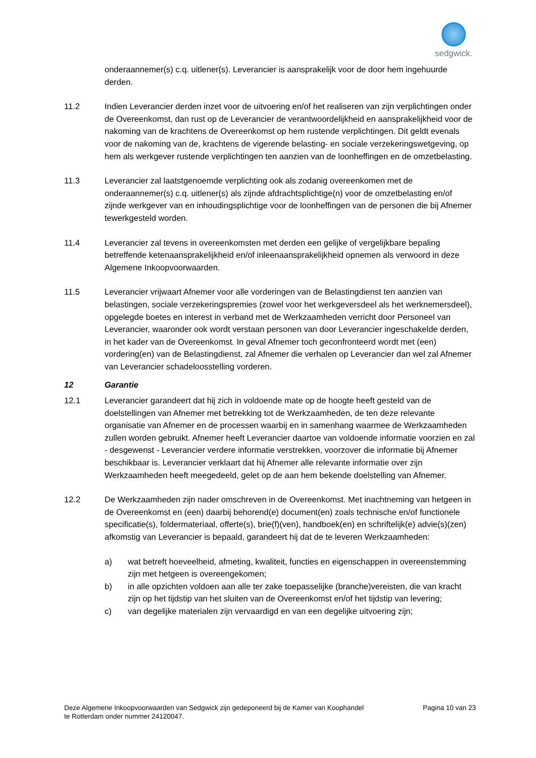sedgwick.
onderaannemer(s) c.q. uitlener(s). Leverancier is aansprakelijk voor de door hem ingehuurde derden.
11.2 Indien Leverancier derden inzet voor de uitvoering en/of het realiseren van zijn verplichtingen onder de Overeenkomst, dan rust op de Leverancier de verantwoordelijkheid en aansprakelijkheid voor de nakoming van de krachtens de Overeenkomst op hem rustende verplichtingen. Dit geldt evenals voor de nakoming van de, krachtens de vigerende belasting- en sociale verzekeringswetgeving, op hem als werkgever rustende verplichtingen ten aanzien van de loonheffingen en de omzetbelasting.
11.3 Leverancier zal laatstgenoemde verplichting ook als zodanig overeenkomen met de onderaannemer(s) c.q. uitlener(s) als zijnde afdrachtsplichtige(n) voor de omzetbelasting en/of zijnde werkgever van en inhoudingsplichtige voor de loonheffingen van de personen die bij Afnemer tewerkgesteld worden.
11.4 Leverancier zal tevens in overeenkomsten met derden een gelijke of vergelijkbare bepaling betreffende ketenaansprakelijkheid en/of inleenaansprakelijkheid opnemen als verwoord in deze Algemene Inkoopvoorwaarden.
11.5 Leverancier vrijwaart Afnemer voor alle vorderingen van de Belastingdienst ten aanzien van belastingen, sociale verzekeringspremies (zowel voor het werkgeversdeel als het werknemersdeel), opgelegde boetes en interest in verband met de Werkzaamheden verricht door Personeel van Leverancier, waaronder ook wordt verstaan personen van door Leverancier ingeschakelde derden, in het kader van de Overeenkomst. In geval Afnemer toch geconfronteerd wordt met (een) vordering(en) van de Belastingdienst, zal Afnemer die verhalen op Leverancier dan wel zal Afnemer van Leverancier schadeloosstelling vorderen.
12 Garantie
12.1 Leverancier garandeert dat hij zich in voldoende mate op de hoogte heeft gesteld van de doelstellingen van Afnemer met betrekking tot de Werkzaamheden, de ten deze relevante organisatie van Afnemer en de processen waarbij en in samenhang waarmee de Werkzaamheden zullen worden gebruikt. Afnemer heeft Leverancier daartoe van voldoende informatie voorzien en zal - desgewenst - Leverancier verdere informatie verstrekken, voorzover die informatie bij Afnemer beschikbaar is. Leverancier verklaart dat hij Afnemer alle relevante informatie over zijn Werkzaamheden heeft meegedeeld, gelet op de aan hem bekende doelstelling van Afnemer.
12.2 De Werkzaamheden zijn nader omschreven in de Overeenkomst. Met inachtneming van hetgeen in de Overeenkomst en (een) daarbij behorend(e) document(en) zoals technische en/of functionele specificatie(s), foldermateriaal, offerte(s), brie(f)(ven), handboek(en) en schriftelijk(e) advie(s)(zen) afkomstig van Leverancier is bepaald, garandeert hij dat de te leveren Werkzaamheden:
a) wat betreft hoeveelheid, afmeting, kwaliteit, functies en eigenschappen in overeenstemming zijn met hetgeen is overeengekomen;
b) in alle opzichten voldoen aan alle ter zake toepasselijke (branche)vereisten, die van kracht zijn op het tijdstip van het sluiten van de Overeenkomst en/of het tijdstip van levering;
c) van degelijke materialen zijn vervaardigd en van een degelijke uitvoering zijn;
Deze Algemene Inkoopvoorwaarden van Sedgwick zijn gedeponeerd bij de Kamer van Koophandel
te Rotterdam onder nummer 24120047.
Pagina 10 van 23